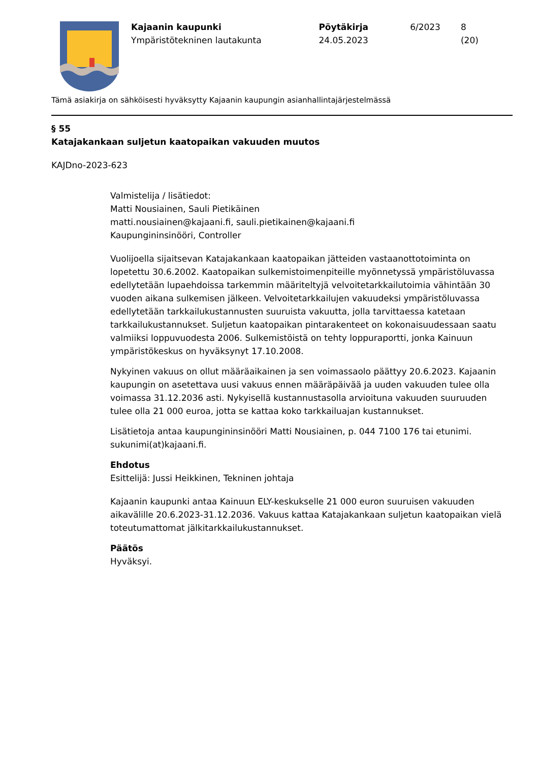Kajaanin kaupunki
Ympäristötekninen lautakunta
Pöytäkirja
24.05.2023
6/2023 8 (20)
Tämä asiakirja on sähköisesti hyväksytty Kajaanin kaupungin asianhallintajärjestelmässä
§ 55
Katajakankaan suljetun kaatopaikan vakuuden muutos
KAJDno-2023-623
Valmistelija / lisätiedot:
Matti Nousiainen, Sauli Pietikäinen
matti.nousiainen@kajaani.fi, sauli.pietikainen@kajaani.fi
Kaupungininsinööri, Controller
Vuolijoella sijaitsevan Katajakankaan kaatopaikan jätteiden vastaanottotoiminta on lopetettu 30.6.2002. Kaatopaikan sulkemistoimenpiteille myönnetyssä ympäristöluvassa edellytetään lupaehdoissa tarkemmin määriteltyjä velvoitetarkkailutoimia vähintään 30 vuoden aikana sulkemisen jälkeen. Velvoitetarkkailujen vakuudeksi ympäristöluvassa edellytetään tarkkailukustannusten suuruista vakuutta, jolla tarvittaessa katetaan tarkkailukustannukset. Suljetun kaatopaikan pintarakenteet on kokonaisuudessaan saatu valmiiksi loppuvuodesta 2006. Sulkemistöistä on tehty loppuraportti, jonka Kainuun ympäristökeskus on hyväksynyt 17.10.2008.
Nykyinen vakuus on ollut määräaikainen ja sen voimassaolo päättyy 20.6.2023. Kajaanin kaupungin on asetettava uusi vakuus ennen määräpäivää ja uuden vakuuden tulee olla voimassa 31.12.2036 asti. Nykyisellä kustannustasolla arvioituna vakuuden suuruuden tulee olla 21 000 euroa, jotta se kattaa koko tarkkailuajan kustannukset.
Lisätietoja antaa kaupungininsinööri Matti Nousiainen, p. 044 7100 176 tai etunimi. sukunimi(at)kajaani.fi.
Ehdotus
Esittelijä: Jussi Heikkinen, Tekninen johtaja
Kajaanin kaupunki antaa Kainuun ELY-keskukselle 21 000 euron suuruisen vakuuden aikavälille 20.6.2023-31.12.2036. Vakuus kattaa Katajakankaan suljetun kaatopaikan vielä toteutumattomat jälkitarkkailukustannukset.
Päätös
Hyväksyi.